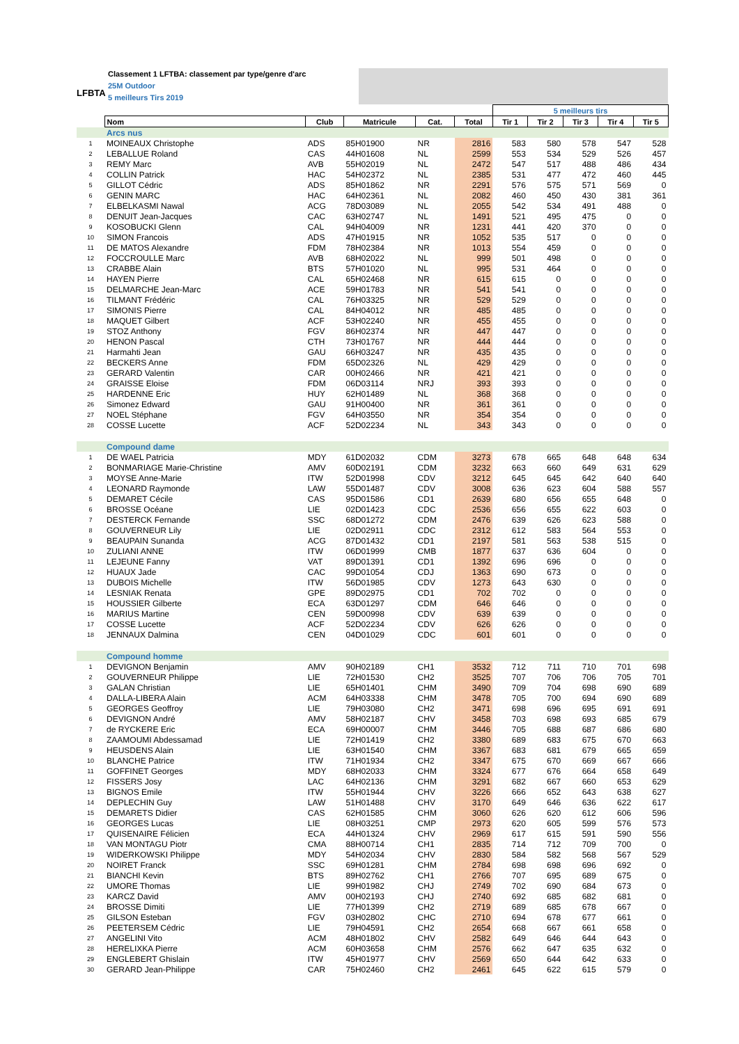LFBTA
Classement 1 LFTBA: classement par type/genre d'arc
25M Outdoor
5 meilleurs Tirs 2019
| | | | | | | 5 meilleurs tirs | | | | |
| | Nom | Club | Matricule | Cat. | Total | Tir 1 | Tir 2 | Tir 3 | Tir 4 | Tir 5 |
| | Arcs nus | | | | | | | | | |
| 1 | MOINEAUX Christophe | ADS | 85H01900 | NR | 2816 | 583 | 580 | 578 | 547 | 528 |
| 2 | LEBALLUE Roland | CAS | 44H01608 | NL | 2599 | 553 | 534 | 529 | 526 | 457 |
| 3 | REMY Marc | AVB | 55H02019 | NL | 2472 | 547 | 517 | 488 | 486 | 434 |
| 4 | COLLIN Patrick | HAC | 54H02372 | NL | 2385 | 531 | 477 | 472 | 460 | 445 |
| 5 | GILLOT Cédric | ADS | 85H01862 | NR | 2291 | 576 | 575 | 571 | 569 | 0 |
| 6 | GENIN MARC | HAC | 64H02361 | NL | 2082 | 460 | 450 | 430 | 381 | 361 |
| 7 | ELBELKASMI Nawal | ACG | 78D03089 | NL | 2055 | 542 | 534 | 491 | 488 | 0 |
| 8 | DENUIT Jean-Jacques | CAC | 63H02747 | NL | 1491 | 521 | 495 | 475 | 0 | 0 |
| 9 | KOSOBUCKI Glenn | CAL | 94H04009 | NR | 1231 | 441 | 420 | 370 | 0 | 0 |
| 10 | SIMON Francois | ADS | 47H01915 | NR | 1052 | 535 | 517 | 0 | 0 | 0 |
| 11 | DE MATOS Alexandre | FDM | 78H02384 | NR | 1013 | 554 | 459 | 0 | 0 | 0 |
| 12 | FOCCROULLE Marc | AVB | 68H02022 | NL | 999 | 501 | 498 | 0 | 0 | 0 |
| 13 | CRABBE Alain | BTS | 57H01020 | NL | 995 | 531 | 464 | 0 | 0 | 0 |
| 14 | HAYEN Pierre | CAL | 65H02468 | NR | 615 | 615 | 0 | 0 | 0 | 0 |
| 15 | DELMARCHE Jean-Marc | ACE | 59H01783 | NR | 541 | 541 | 0 | 0 | 0 | 0 |
| 16 | TILMANT Frédéric | CAL | 76H03325 | NR | 529 | 529 | 0 | 0 | 0 | 0 |
| 17 | SIMONIS Pierre | CAL | 84H04012 | NR | 485 | 485 | 0 | 0 | 0 | 0 |
| 18 | MAQUET Gilbert | ACF | 53H02240 | NR | 455 | 455 | 0 | 0 | 0 | 0 |
| 19 | STOZ Anthony | FGV | 86H02374 | NR | 447 | 447 | 0 | 0 | 0 | 0 |
| 20 | HENON Pascal | CTH | 73H01767 | NR | 444 | 444 | 0 | 0 | 0 | 0 |
| 21 | Harmahti Jean | GAU | 66H03247 | NR | 435 | 435 | 0 | 0 | 0 | 0 |
| 22 | BECKERS Anne | FDM | 65D02326 | NL | 429 | 429 | 0 | 0 | 0 | 0 |
| 23 | GERARD Valentin | CAR | 00H02466 | NR | 421 | 421 | 0 | 0 | 0 | 0 |
| 24 | GRAISSE Eloise | FDM | 06D03114 | NRJ | 393 | 393 | 0 | 0 | 0 | 0 |
| 25 | HARDENNE Eric | HUY | 62H01489 | NL | 368 | 368 | 0 | 0 | 0 | 0 |
| 26 | Simonez Edward | GAU | 91H00400 | NR | 361 | 361 | 0 | 0 | 0 | 0 |
| 27 | NOEL Stéphane | FGV | 64H03550 | NR | 354 | 354 | 0 | 0 | 0 | 0 |
| 28 | COSSE Lucette | ACF | 52D02234 | NL | 343 | 343 | 0 | 0 | 0 | 0 |
| | Compound dame | | | | | | | | | |
| 1 | DE WAEL Patricia | MDY | 61D02032 | CDM | 3273 | 678 | 665 | 648 | 648 | 634 |
| 2 | BONMARIAGE Marie-Christine | AMV | 60D02191 | CDM | 3232 | 663 | 660 | 649 | 631 | 629 |
| 3 | MOYSE Anne-Marie | ITW | 52D01998 | CDV | 3212 | 645 | 645 | 642 | 640 | 640 |
| 4 | LEONARD Raymonde | LAW | 55D01487 | CDV | 3008 | 636 | 623 | 604 | 588 | 557 |
| 5 | DEMARET Cécile | CAS | 95D01586 | CD1 | 2639 | 680 | 656 | 655 | 648 | 0 |
| 6 | BROSSE Océane | LIE | 02D01423 | CDC | 2536 | 656 | 655 | 622 | 603 | 0 |
| 7 | DESTERCK Fernande | SSC | 68D01272 | CDM | 2476 | 639 | 626 | 623 | 588 | 0 |
| 8 | GOUVERNEUR Lily | LIE | 02D02911 | CDC | 2312 | 612 | 583 | 564 | 553 | 0 |
| 9 | BEAUPAIN Sunanda | ACG | 87D01432 | CD1 | 2197 | 581 | 563 | 538 | 515 | 0 |
| 10 | ZULIANI ANNE | ITW | 06D01999 | CMB | 1877 | 637 | 636 | 604 | 0 | 0 |
| 11 | LEJEUNE Fanny | VAT | 89D01391 | CD1 | 1392 | 696 | 696 | 0 | 0 | 0 |
| 12 | HUAUX Jade | CAC | 99D01054 | CDJ | 1363 | 690 | 673 | 0 | 0 | 0 |
| 13 | DUBOIS Michelle | ITW | 56D01985 | CDV | 1273 | 643 | 630 | 0 | 0 | 0 |
| 14 | LESNIAK Renata | GPE | 89D02975 | CD1 | 702 | 702 | 0 | 0 | 0 | 0 |
| 15 | HOUSSIER Gilberte | ECA | 63D01297 | CDM | 646 | 646 | 0 | 0 | 0 | 0 |
| 16 | MARIUS Martine | CEN | 59D00998 | CDV | 639 | 639 | 0 | 0 | 0 | 0 |
| 17 | COSSE Lucette | ACF | 52D02234 | CDV | 626 | 626 | 0 | 0 | 0 | 0 |
| 18 | JENNAUX Dalmina | CEN | 04D01029 | CDC | 601 | 601 | 0 | 0 | 0 | 0 |
| | Compound homme | | | | | | | | | |
| 1 | DEVIGNON Benjamin | AMV | 90H02189 | CH1 | 3532 | 712 | 711 | 710 | 701 | 698 |
| 2 | GOUVERNEUR Philippe | LIE | 72H01530 | CH2 | 3525 | 707 | 706 | 706 | 705 | 701 |
| 3 | GALAN Christian | LIE | 65H01401 | CHM | 3490 | 709 | 704 | 698 | 690 | 689 |
| 4 | DALLA-LIBERA Alain | ACM | 64H03338 | CHM | 3478 | 705 | 700 | 694 | 690 | 689 |
| 5 | GEORGES Geoffroy | LIE | 79H03080 | CH2 | 3471 | 698 | 696 | 695 | 691 | 691 |
| 6 | DEVIGNON André | AMV | 58H02187 | CHV | 3458 | 703 | 698 | 693 | 685 | 679 |
| 7 | de RYCKERE Eric | ECA | 69H00007 | CHM | 3446 | 705 | 688 | 687 | 686 | 680 |
| 8 | ZAAMOUMI Abdessamad | LIE | 72H01419 | CH2 | 3380 | 689 | 683 | 675 | 670 | 663 |
| 9 | HEUSDENS Alain | LIE | 63H01540 | CHM | 3367 | 683 | 681 | 679 | 665 | 659 |
| 10 | BLANCHE Patrice | ITW | 71H01934 | CH2 | 3347 | 675 | 670 | 669 | 667 | 666 |
| 11 | GOFFINET Georges | MDY | 68H02033 | CHM | 3324 | 677 | 676 | 664 | 658 | 649 |
| 12 | FISSERS Josy | LAC | 64H02136 | CHM | 3291 | 682 | 667 | 660 | 653 | 629 |
| 13 | BIGNOS Emile | ITW | 55H01944 | CHV | 3226 | 666 | 652 | 643 | 638 | 627 |
| 14 | DEPLECHIN Guy | LAW | 51H01488 | CHV | 3170 | 649 | 646 | 636 | 622 | 617 |
| 15 | DEMARETS Didier | CAS | 62H01585 | CHM | 3060 | 626 | 620 | 612 | 606 | 596 |
| 16 | GEORGES Lucas | LIE | 08H03251 | CMP | 2973 | 620 | 605 | 599 | 576 | 573 |
| 17 | QUISENAIRE Félicien | ECA | 44H01324 | CHV | 2969 | 617 | 615 | 591 | 590 | 556 |
| 18 | VAN MONTAGU Piotr | CMA | 88H00714 | CH1 | 2835 | 714 | 712 | 709 | 700 | 0 |
| 19 | WIDERKOWSKI Philippe | MDY | 54H02034 | CHV | 2830 | 584 | 582 | 568 | 567 | 529 |
| 20 | NOIRET Franck | SSC | 69H01281 | CHM | 2784 | 698 | 698 | 696 | 692 | 0 |
| 21 | BIANCHI Kevin | BTS | 89H02762 | CH1 | 2766 | 707 | 695 | 689 | 675 | 0 |
| 22 | UMORE Thomas | LIE | 99H01982 | CHJ | 2749 | 702 | 690 | 684 | 673 | 0 |
| 23 | KARCZ David | AMV | 00H02193 | CHJ | 2740 | 692 | 685 | 682 | 681 | 0 |
| 24 | BROSSE Dimiti | LIE | 77H01399 | CH2 | 2719 | 689 | 685 | 678 | 667 | 0 |
| 25 | GILSON Esteban | FGV | 03H02802 | CHC | 2710 | 694 | 678 | 677 | 661 | 0 |
| 26 | PEETERSEM Cédric | LIE | 79H04591 | CH2 | 2654 | 668 | 667 | 661 | 658 | 0 |
| 27 | ANGELINI Vito | ACM | 48H01802 | CHV | 2582 | 649 | 646 | 644 | 643 | 0 |
| 28 | HERELIXKA Pierre | ACM | 60H03658 | CHM | 2576 | 662 | 647 | 635 | 632 | 0 |
| 29 | ENGLEBERT Ghislain | ITW | 45H01977 | CHV | 2569 | 650 | 644 | 642 | 633 | 0 |
| 30 | GERARD Jean-Philippe | CAR | 75H02460 | CH2 | 2461 | 645 | 622 | 615 | 579 | 0 |